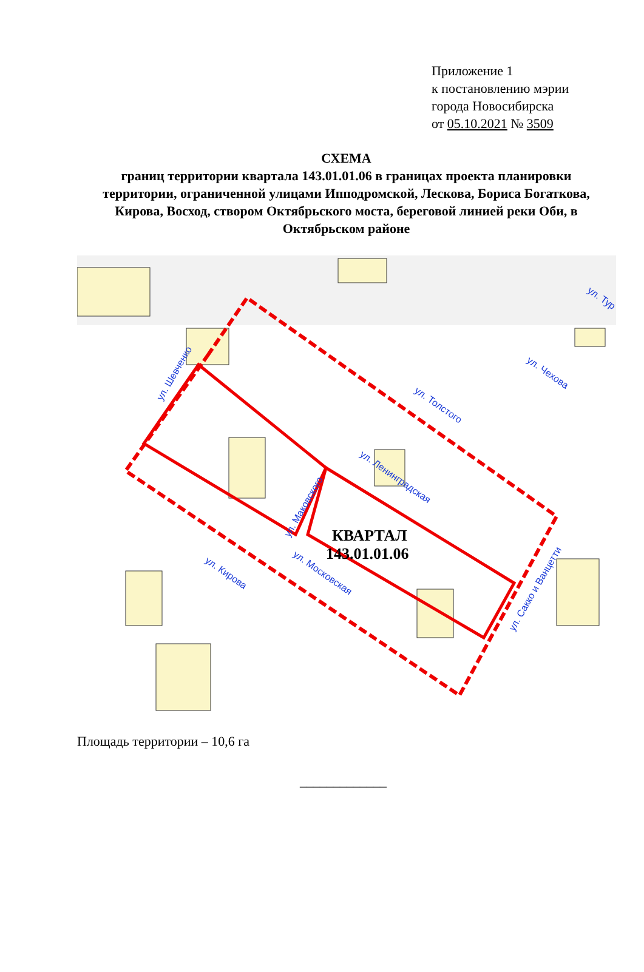Приложение 1
к постановлению мэрии
города Новосибирска
от 05.10.2021 № 3509
СХЕМА
границ территории квартала 143.01.01.06 в границах проекта планировки территории, ограниченной улицами Ипподромской, Лескова, Бориса Богаткова, Кирова, Восход, створом Октябрьского моста, береговой линией реки Оби, в Октябрьском районе
КВАРТАЛ
143.01.01.06
ул. Шевченко
ул. Толстого
ул. Чехова
ул. Ленинградская
ул. Маковского
ул. Московская
ул. Кирова
ул. Сакко и Ванцетти
ул. Тур
Площадь территории – 10,6 га
_____________